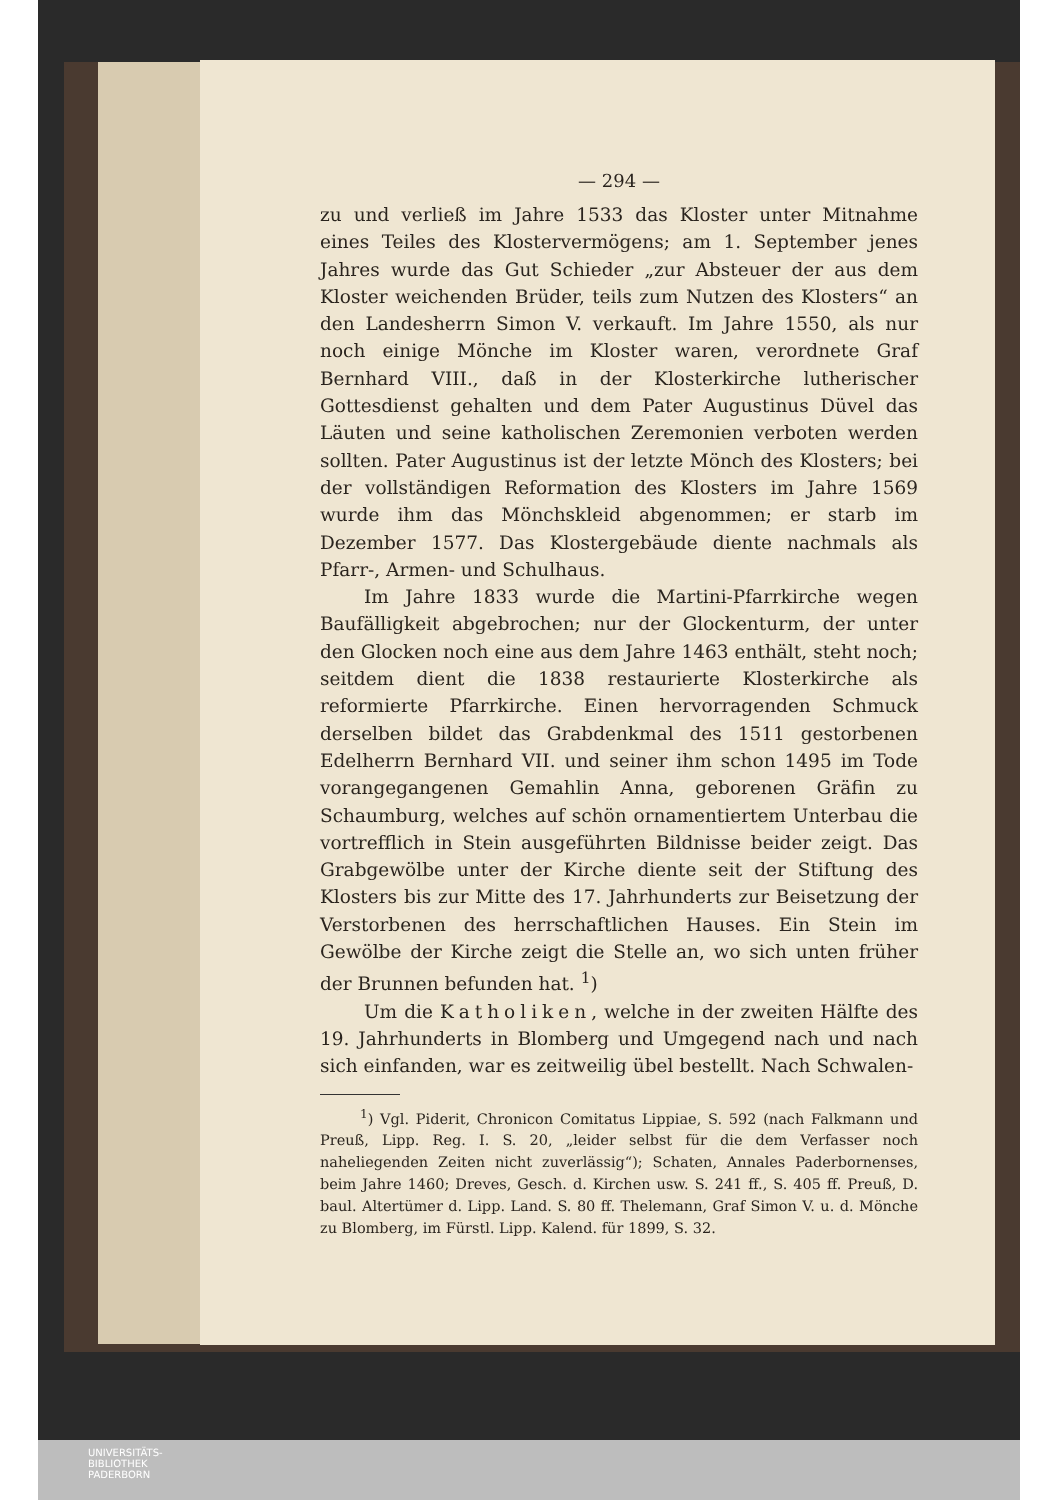— 294 —
zu und verließ im Jahre 1533 das Kloster unter Mitnahme eines Teiles des Klostervermögens; am 1. September jenes Jahres wurde das Gut Schieder „zur Absteuer der aus dem Kloster weichenden Brüder, teils zum Nutzen des Klosters“ an den Landesherrn Simon V. verkauft. Im Jahre 1550, als nur noch einige Mönche im Kloster waren, verordnete Graf Bernhard VIII., daß in der Klosterkirche lutherischer Gottesdienst gehalten und dem Pater Augustinus Düvel das Läuten und seine katholischen Zeremonien verboten werden sollten. Pater Augustinus ist der letzte Mönch des Klosters; bei der vollständigen Reformation des Klosters im Jahre 1569 wurde ihm das Mönchskleid abgenommen; er starb im Dezember 1577. Das Klostergebäude diente nachmals als Pfarr-, Armen- und Schulhaus.
Im Jahre 1833 wurde die Martini-Pfarrkirche wegen Baufälligkeit abgebrochen; nur der Glockenturm, der unter den Glocken noch eine aus dem Jahre 1463 enthält, steht noch; seitdem dient die 1838 restaurierte Klosterkirche als reformierte Pfarrkirche. Einen hervorragenden Schmuck derselben bildet das Grabdenkmal des 1511 gestorbenen Edelherrn Bernhard VII. und seiner ihm schon 1495 im Tode vorangegangenen Gemahlin Anna, geborenen Gräfin zu Schaumburg, welches auf schön ornamentiertem Unterbau die vortrefflich in Stein ausgeführten Bildnisse beider zeigt. Das Grabgewölbe unter der Kirche diente seit der Stiftung des Klosters bis zur Mitte des 17. Jahrhunderts zur Beisetzung der Verstorbenen des herrschaftlichen Hauses. Ein Stein im Gewölbe der Kirche zeigt die Stelle an, wo sich unten früher der Brunnen befunden hat. <sup>1</sup>)
Um die Katholiken, welche in der zweiten Hälfte des 19. Jahrhunderts in Blomberg und Umgegend nach und nach sich einfanden, war es zeitweilig übel bestellt. Nach Schwalen-
<sup>1</sup>) Vgl. Piderit, Chronicon Comitatus Lippiae, S. 592 (nach Falkmann und Preuß, Lipp. Reg. I. S. 20, „leider selbst für die dem Verfasser noch naheliegenden Zeiten nicht zuverlässig“); Schaten, Annales Paderbornenses, beim Jahre 1460; Dreves, Gesch. d. Kirchen usw. S. 241 ff., S. 405 ff. Preuß, D. baul. Altertümer d. Lipp. Land. S. 80 ff. Thelemann, Graf Simon V. u. d. Mönche zu Blomberg, im Fürstl. Lipp. Kalend. für 1899, S. 32.
UNIVERSITÄTS-
BIBLIOTHEK
PADERBORN